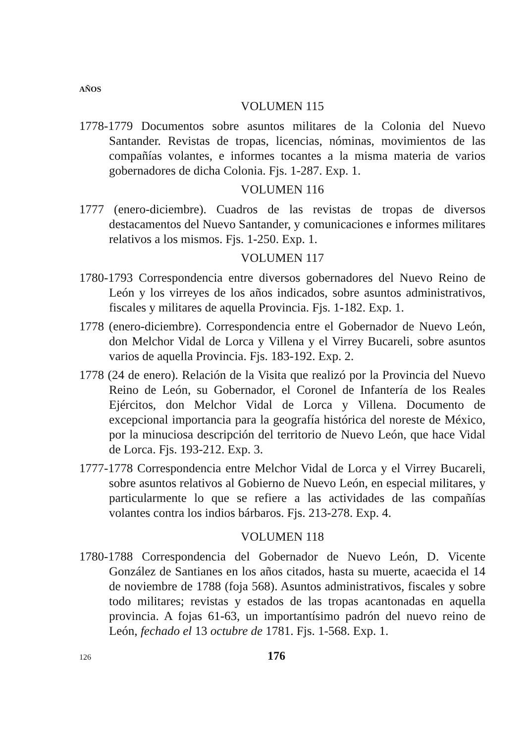AÑOS
VOLUMEN 115
1778-1779 Documentos sobre asuntos militares de la Colonia del Nuevo Santander. Revistas de tropas, licencias, nóminas, movimientos de las compañías volantes, e informes tocantes a la misma materia de varios gobernadores de dicha Colonia. Fjs. 1-287. Exp. 1.
VOLUMEN 116
1777 (enero-diciembre). Cuadros de las revistas de tropas de diversos destacamentos del Nuevo Santander, y comunicaciones e informes militares relativos a los mismos. Fjs. 1-250. Exp. 1.
VOLUMEN 117
1780-1793 Correspondencia entre diversos gobernadores del Nuevo Reino de León y los virreyes de los años indicados, sobre asuntos administrativos, fiscales y militares de aquella Provincia. Fjs. 1-182. Exp. 1.
1778 (enero-diciembre). Correspondencia entre el Gobernador de Nuevo León, don Melchor Vidal de Lorca y Villena y el Virrey Bucareli, sobre asuntos varios de aquella Provincia. Fjs. 183-192. Exp. 2.
1778 (24 de enero). Relación de la Visita que realizó por la Provincia del Nuevo Reino de León, su Gobernador, el Coronel de Infantería de los Reales Ejércitos, don Melchor Vidal de Lorca y Villena. Documento de excepcional importancia para la geografía histórica del noreste de México, por la minuciosa descripción del territorio de Nuevo León, que hace Vidal de Lorca. Fjs. 193-212. Exp. 3.
1777-1778 Correspondencia entre Melchor Vidal de Lorca y el Virrey Bucareli, sobre asuntos relativos al Gobierno de Nuevo León, en especial militares, y particularmente lo que se refiere a las actividades de las compañías volantes contra los indios bárbaros. Fjs. 213-278. Exp. 4.
VOLUMEN 118
1780-1788 Correspondencia del Gobernador de Nuevo León, D. Vicente González de Santianes en los años citados, hasta su muerte, acaecida el 14 de noviembre de 1788 (foja 568). Asuntos administrativos, fiscales y sobre todo militares; revistas y estados de las tropas acantonadas en aquella provincia. A fojas 61-63, un importantísimo padrón del nuevo reino de León, fechado el 13 octubre de 1781. Fjs. 1-568. Exp. 1.
126 176